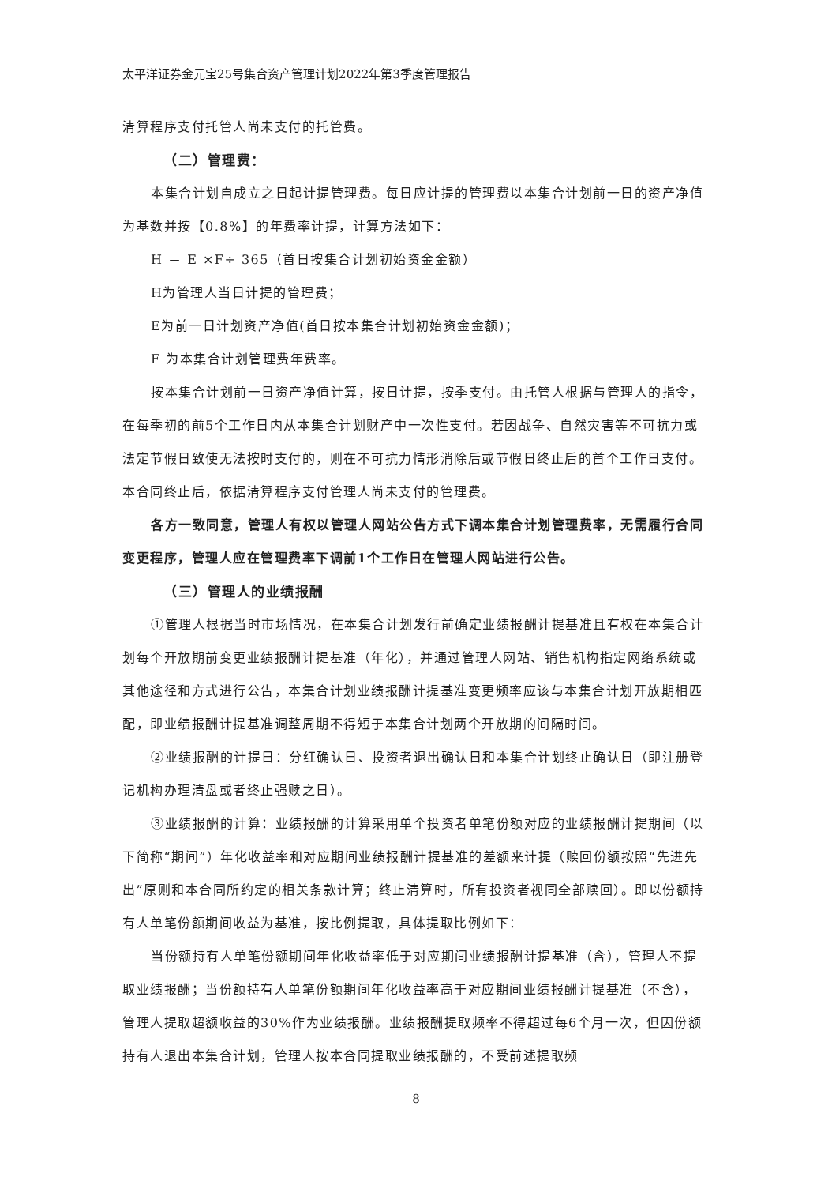太平洋证券金元宝25号集合资产管理计划2022年第3季度管理报告
清算程序支付托管人尚未支付的托管费。
（二）管理费：
本集合计划自成立之日起计提管理费。每日应计提的管理费以本集合计划前一日的资产净值为基数并按【0.8%】的年费率计提，计算方法如下：
H ＝ E ×F÷ 365（首日按集合计划初始资金金额）
H为管理人当日计提的管理费；
E为前一日计划资产净值(首日按本集合计划初始资金金额)；
F 为本集合计划管理费年费率。
按本集合计划前一日资产净值计算，按日计提，按季支付。由托管人根据与管理人的指令，在每季初的前5个工作日内从本集合计划财产中一次性支付。若因战争、自然灾害等不可抗力或法定节假日致使无法按时支付的，则在不可抗力情形消除后或节假日终止后的首个工作日支付。本合同终止后，依据清算程序支付管理人尚未支付的管理费。
各方一致同意，管理人有权以管理人网站公告方式下调本集合计划管理费率，无需履行合同变更程序，管理人应在管理费率下调前1个工作日在管理人网站进行公告。
（三）管理人的业绩报酬
①管理人根据当时市场情况，在本集合计划发行前确定业绩报酬计提基准且有权在本集合计划每个开放期前变更业绩报酬计提基准（年化），并通过管理人网站、销售机构指定网络系统或其他途径和方式进行公告，本集合计划业绩报酬计提基准变更频率应该与本集合计划开放期相匹配，即业绩报酬计提基准调整周期不得短于本集合计划两个开放期的间隔时间。
②业绩报酬的计提日：分红确认日、投资者退出确认日和本集合计划终止确认日（即注册登记机构办理清盘或者终止强赎之日）。
③业绩报酬的计算：业绩报酬的计算采用单个投资者单笔份额对应的业绩报酬计提期间（以下简称“期间”）年化收益率和对应期间业绩报酬计提基准的差额来计提（赎回份额按照“先进先出”原则和本合同所约定的相关条款计算；终止清算时，所有投资者视同全部赎回）。即以份额持有人单笔份额期间收益为基准，按比例提取，具体提取比例如下：
当份额持有人单笔份额期间年化收益率低于对应期间业绩报酬计提基准（含），管理人不提取业绩报酬；当份额持有人单笔份额期间年化收益率高于对应期间业绩报酬计提基准（不含），管理人提取超额收益的30%作为业绩报酬。业绩报酬提取频率不得超过每6个月一次，但因份额持有人退出本集合计划，管理人按本合同提取业绩报酬的，不受前述提取频
8